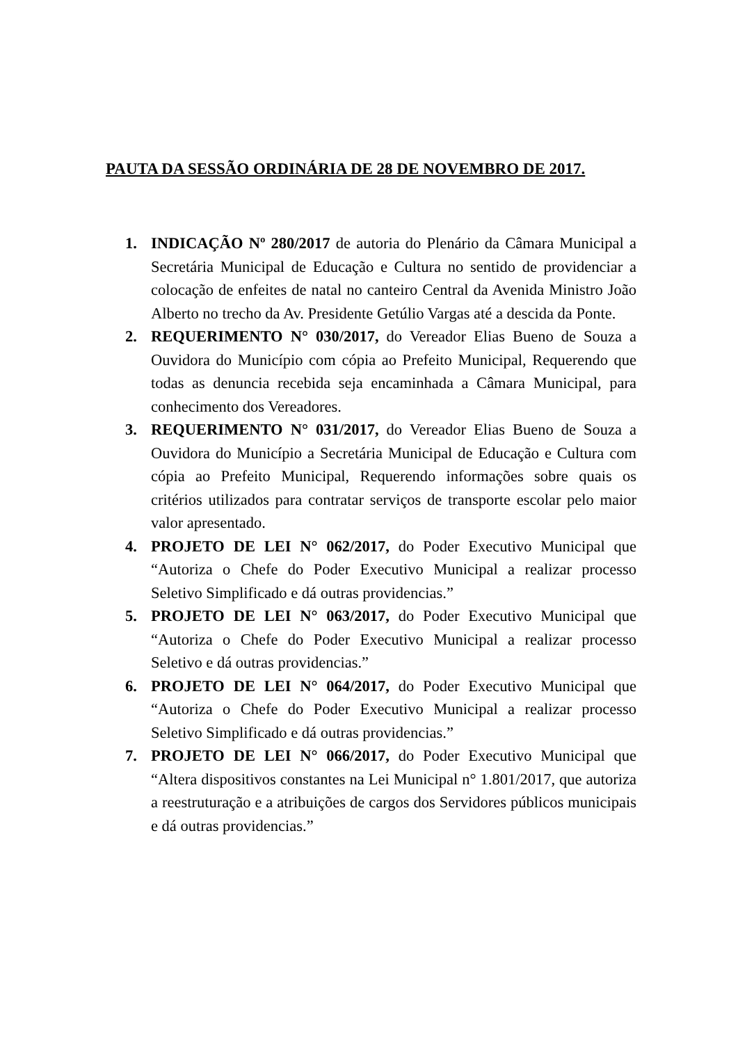PAUTA DA SESSÃO ORDINÁRIA DE 28 DE NOVEMBRO DE 2017.
1. INDICAÇÃO Nº 280/2017 de autoria do Plenário da Câmara Municipal a Secretária Municipal de Educação e Cultura no sentido de providenciar a colocação de enfeites de natal no canteiro Central da Avenida Ministro João Alberto no trecho da Av. Presidente Getúlio Vargas até a descida da Ponte.
2. REQUERIMENTO N° 030/2017, do Vereador Elias Bueno de Souza a Ouvidora do Município com cópia ao Prefeito Municipal, Requerendo que todas as denuncia recebida seja encaminhada a Câmara Municipal, para conhecimento dos Vereadores.
3. REQUERIMENTO N° 031/2017, do Vereador Elias Bueno de Souza a Ouvidora do Município a Secretária Municipal de Educação e Cultura com cópia ao Prefeito Municipal, Requerendo informações sobre quais os critérios utilizados para contratar serviços de transporte escolar pelo maior valor apresentado.
4. PROJETO DE LEI N° 062/2017, do Poder Executivo Municipal que “Autoriza o Chefe do Poder Executivo Municipal a realizar processo Seletivo Simplificado e dá outras providencias.”
5. PROJETO DE LEI N° 063/2017, do Poder Executivo Municipal que “Autoriza o Chefe do Poder Executivo Municipal a realizar processo Seletivo e dá outras providencias.”
6. PROJETO DE LEI N° 064/2017, do Poder Executivo Municipal que “Autoriza o Chefe do Poder Executivo Municipal a realizar processo Seletivo Simplificado e dá outras providencias.”
7. PROJETO DE LEI N° 066/2017, do Poder Executivo Municipal que “Altera dispositivos constantes na Lei Municipal n° 1.801/2017, que autoriza a reestruturação e a atribuições de cargos dos Servidores públicos municipais e dá outras providencias.”